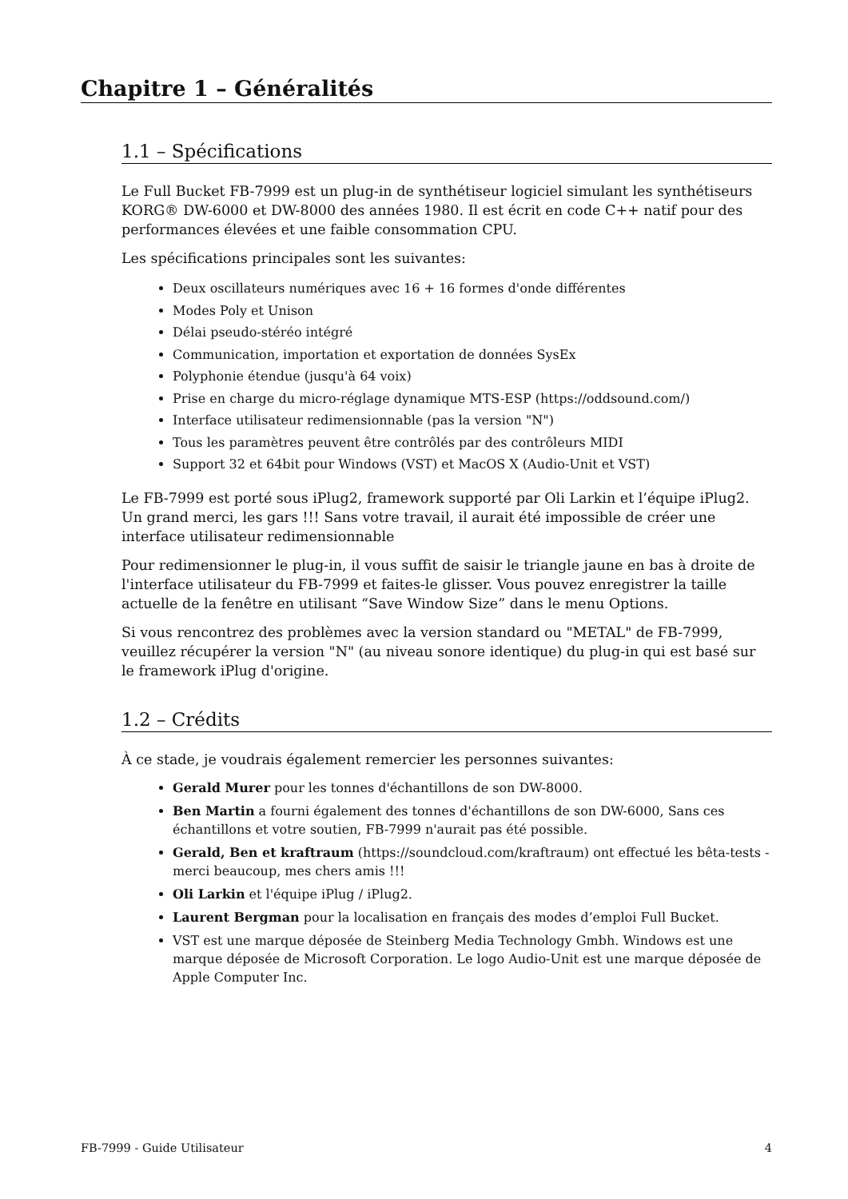Chapitre 1 – Généralités
1.1 – Spécifications
Le Full Bucket FB-7999 est un plug-in de synthétiseur logiciel simulant les synthétiseurs KORG® DW-6000 et DW-8000 des années 1980. Il est écrit en code C++ natif pour des performances élevées et une faible consommation CPU.
Les spécifications principales sont les suivantes:
Deux oscillateurs numériques avec 16 + 16 formes d'onde différentes
Modes Poly et Unison
Délai pseudo-stéréo intégré
Communication, importation et exportation de données SysEx
Polyphonie étendue (jusqu'à 64 voix)
Prise en charge du micro-réglage dynamique MTS-ESP (https://oddsound.com/)
Interface utilisateur redimensionnable (pas la version "N")
Tous les paramètres peuvent être contrôlés par des contrôleurs MIDI
Support 32 et 64bit pour Windows (VST) et MacOS X (Audio-Unit et VST)
Le FB-7999 est porté sous iPlug2, framework supporté par Oli Larkin et l’équipe iPlug2. Un grand merci, les gars !!! Sans votre travail, il aurait été impossible de créer une interface utilisateur redimensionnable
Pour redimensionner le plug-in, il vous suffit de saisir le triangle jaune en bas à droite de l'interface utilisateur du FB-7999 et faites-le glisser. Vous pouvez enregistrer la taille actuelle de la fenêtre en utilisant “Save Window Size” dans le menu Options.
Si vous rencontrez des problèmes avec la version standard ou "METAL" de FB-7999, veuillez récupérer la version "N" (au niveau sonore identique) du plug-in qui est basé sur le framework iPlug d'origine.
1.2 – Crédits
À ce stade, je voudrais également remercier les personnes suivantes:
Gerald Murer pour les tonnes d'échantillons de son DW-8000.
Ben Martin a fourni également des tonnes d'échantillons de son DW-6000, Sans ces échantillons et votre soutien, FB-7999 n'aurait pas été possible.
Gerald, Ben et kraftraum (https://soundcloud.com/kraftraum) ont effectué les bêta-tests - merci beaucoup, mes chers amis !!!
Oli Larkin et l'équipe iPlug / iPlug2.
Laurent Bergman pour la localisation en français des modes d’emploi Full Bucket.
VST est une marque déposée de Steinberg Media Technology Gmbh. Windows est une marque déposée de Microsoft Corporation. Le logo Audio-Unit est une marque déposée de Apple Computer Inc.
FB-7999 - Guide Utilisateur 4